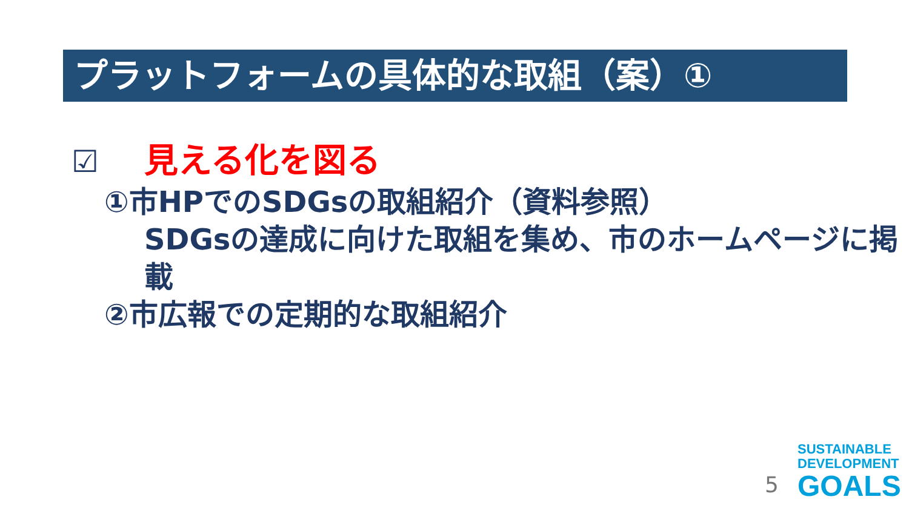プラットフォームの具体的な取組（案）①
☑ 見える化を図る
①市HPでのSDGsの取組紹介（資料参照）
SDGsの達成に向けた取組を集め、市のホームページに掲載
②市広報での定期的な取組紹介
5
SUSTAINABLE
DEVELOPMENT
GOALS